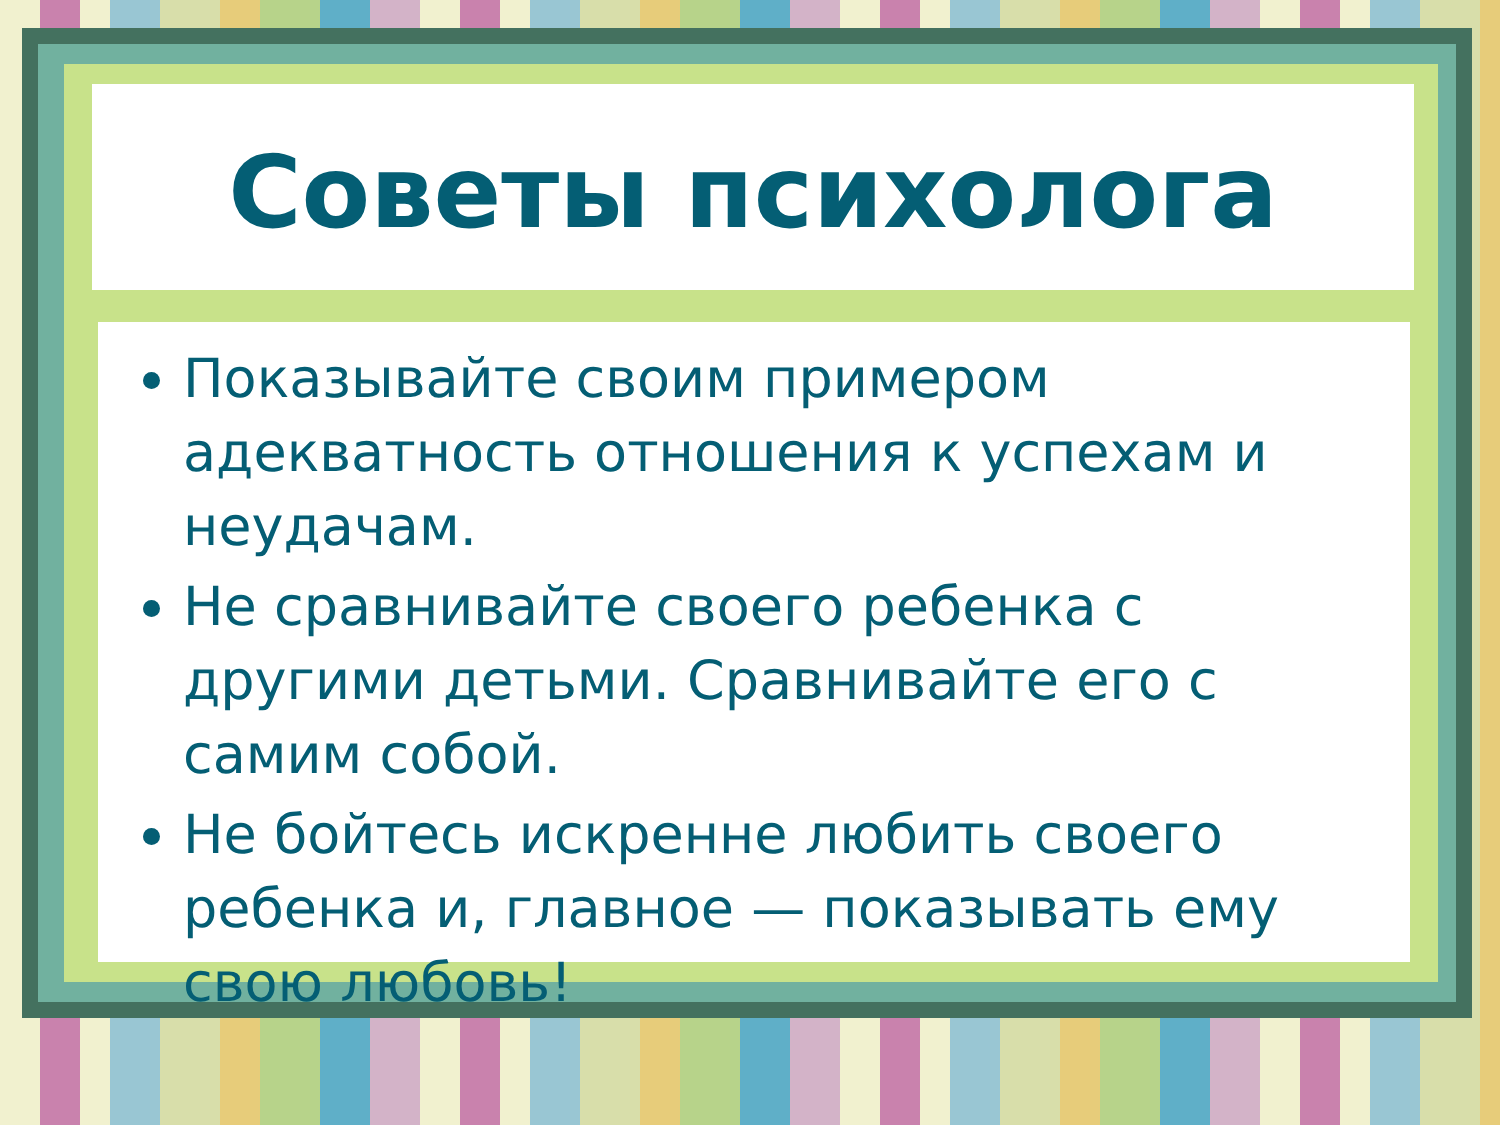Советы психолога
Показывайте своим примером адекватность отношения к успехам и неудачам.
Не сравнивайте своего ребенка с другими детьми. Сравнивайте его с самим собой.
Не бойтесь искренне любить своего ребенка и, главное — показывать ему свою любовь!